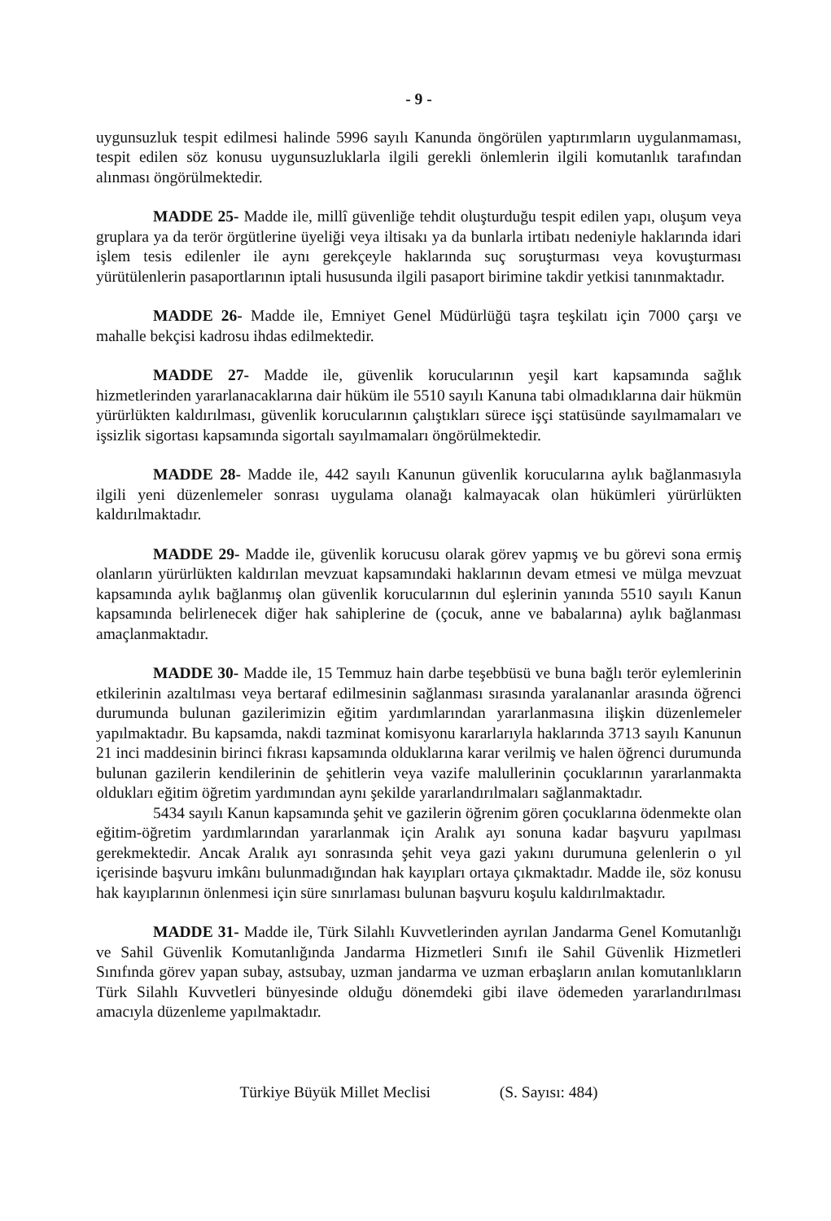- 9 -
uygunsuzluk tespit edilmesi halinde 5996 sayılı Kanunda öngörülen yaptırımların uygulanmaması, tespit edilen söz konusu uygunsuzluklarla ilgili gerekli önlemlerin ilgili komutanlık tarafından alınması öngörülmektedir.
MADDE 25- Madde ile, millî güvenliğe tehdit oluşturduğu tespit edilen yapı, oluşum veya gruplara ya da terör örgütlerine üyeliği veya iltisakı ya da bunlarla irtibatı nedeniyle haklarında idari işlem tesis edilenler ile aynı gerekçeyle haklarında suç soruşturması veya kovuşturması yürütülenlerin pasaportlarının iptali hususunda ilgili pasaport birimine takdir yetkisi tanınmaktadır.
MADDE 26- Madde ile, Emniyet Genel Müdürlüğü taşra teşkilatı için 7000 çarşı ve mahalle bekçisi kadrosu ihdas edilmektedir.
MADDE 27- Madde ile, güvenlik korucularının yeşil kart kapsamında sağlık hizmetlerinden yararlanacaklarına dair hüküm ile 5510 sayılı Kanuna tabi olmadıklarına dair hükmün yürürlükten kaldırılması, güvenlik korucularının çalıştıkları sürece işçi statüsünde sayılmamaları ve işsizlik sigortası kapsamında sigortalı sayılmamaları öngörülmektedir.
MADDE 28- Madde ile, 442 sayılı Kanunun güvenlik korucularına aylık bağlanmasıyla ilgili yeni düzenlemeler sonrası uygulama olanağı kalmayacak olan hükümleri yürürlükten kaldırılmaktadır.
MADDE 29- Madde ile, güvenlik korucusu olarak görev yapmış ve bu görevi sona ermiş olanların yürürlükten kaldırılan mevzuat kapsamındaki haklarının devam etmesi ve mülga mevzuat kapsamında aylık bağlanmış olan güvenlik korucularının dul eşlerinin yanında 5510 sayılı Kanun kapsamında belirlenecek diğer hak sahiplerine de (çocuk, anne ve babalarına) aylık bağlanması amaçlanmaktadır.
MADDE 30- Madde ile, 15 Temmuz hain darbe teşebbüsü ve buna bağlı terör eylemlerinin etkilerinin azaltılması veya bertaraf edilmesinin sağlanması sırasında yaralananlar arasında öğrenci durumunda bulunan gazilerimizin eğitim yardımlarından yararlanmasına ilişkin düzenlemeler yapılmaktadır. Bu kapsamda, nakdi tazminat komisyonu kararlarıyla haklarında 3713 sayılı Kanunun 21 inci maddesinin birinci fıkrası kapsamında olduklarına karar verilmiş ve halen öğrenci durumunda bulunan gazilerin kendilerinin de şehitlerin veya vazife malullerinin çocuklarının yararlanmakta oldukları eğitim öğretim yardımından aynı şekilde yararlandırılmaları sağlanmaktadır.
5434 sayılı Kanun kapsamında şehit ve gazilerin öğrenim gören çocuklarına ödenmekte olan eğitim-öğretim yardımlarından yararlanmak için Aralık ayı sonuna kadar başvuru yapılması gerekmektedir. Ancak Aralık ayı sonrasında şehit veya gazi yakını durumuna gelenlerin o yıl içerisinde başvuru imkânı bulunmadığından hak kayıpları ortaya çıkmaktadır. Madde ile, söz konusu hak kayıplarının önlenmesi için süre sınırlaması bulunan başvuru koşulu kaldırılmaktadır.
MADDE 31- Madde ile, Türk Silahlı Kuvvetlerinden ayrılan Jandarma Genel Komutanlığı ve Sahil Güvenlik Komutanlığında Jandarma Hizmetleri Sınıfı ile Sahil Güvenlik Hizmetleri Sınıfında görev yapan subay, astsubay, uzman jandarma ve uzman erbaşların anılan komutanlıkların Türk Silahlı Kuvvetleri bünyesinde olduğu dönemdeki gibi ilave ödemeden yararlandırılması amacıyla düzenleme yapılmaktadır.
Türkiye Büyük Millet Meclisi (S. Sayısı: 484)